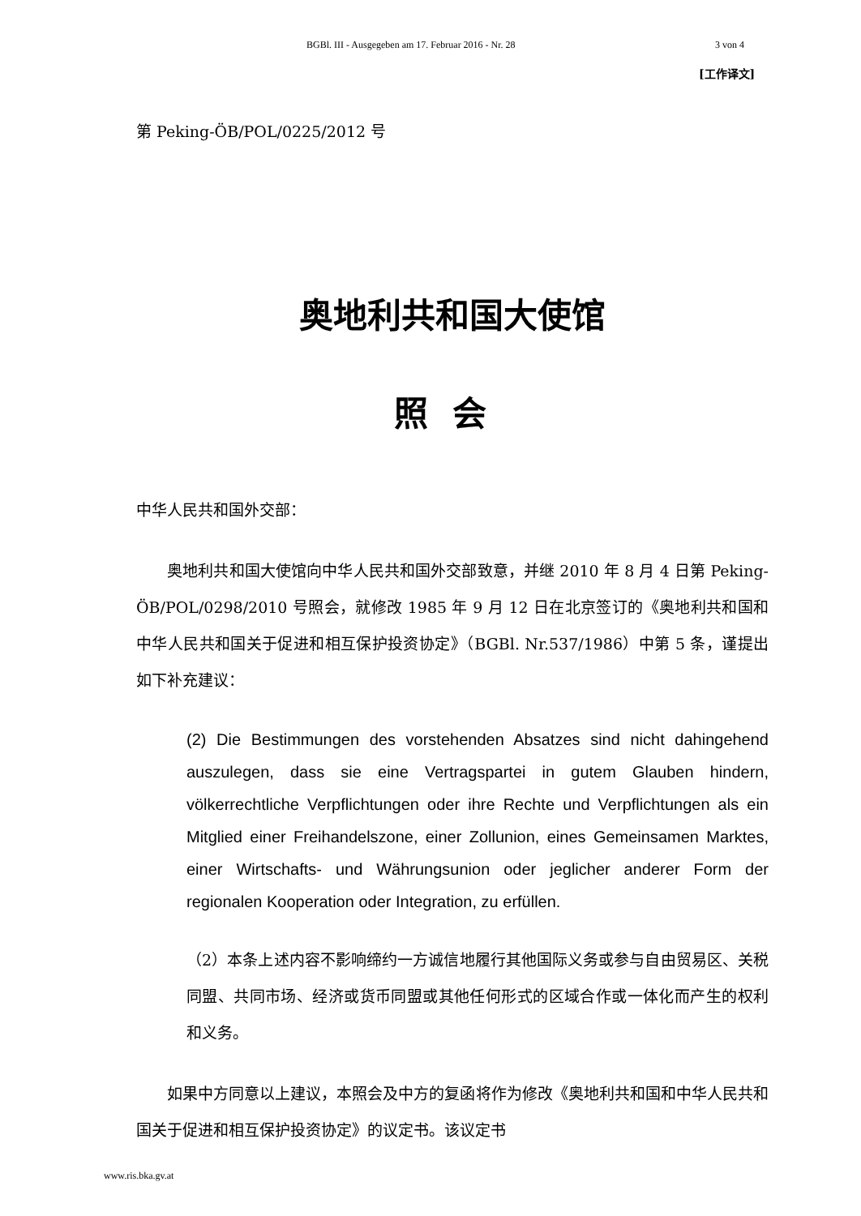BGBl. III - Ausgegeben am 17. Februar 2016 - Nr. 28 3 von 4
[工作译文]
第 Peking-ÖB/POL/0225/2012 号
奥地利共和国大使馆
照会
中华人民共和国外交部：
奥地利共和国大使馆向中华人民共和国外交部致意，并继 2010 年 8 月 4 日第 Peking-ÖB/POL/0298/2010 号照会，就修改 1985 年 9 月 12 日在北京签订的《奥地利共和国和中华人民共和国关于促进和相互保护投资协定》（BGBl. Nr.537/1986）中第 5 条，谨提出如下补充建议：
(2) Die Bestimmungen des vorstehenden Absatzes sind nicht dahingehend auszulegen, dass sie eine Vertragspartei in gutem Glauben hindern, völkerrechtliche Verpflichtungen oder ihre Rechte und Verpflichtungen als ein Mitglied einer Freihandelszone, einer Zollunion, eines Gemeinsamen Marktes, einer Wirtschafts- und Währungsunion oder jeglicher anderer Form der regionalen Kooperation oder Integration, zu erfüllen.
（2）本条上述内容不影响缔约一方诚信地履行其他国际义务或参与自由贸易区、关税同盟、共同市场、经济或货币同盟或其他任何形式的区域合作或一体化而产生的权利和义务。
如果中方同意以上建议，本照会及中方的复函将作为修改《奥地利共和国和中华人民共和国关于促进和相互保护投资协定》的议定书。该议定书
www.ris.bka.gv.at